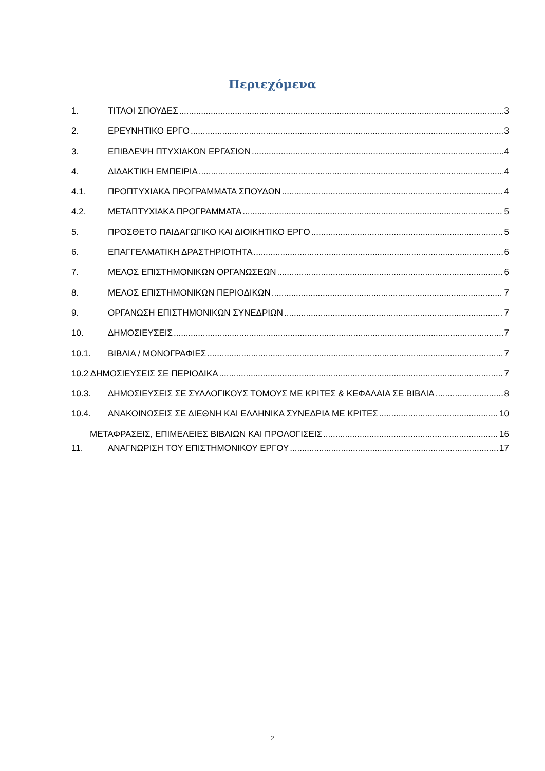Περιεχόμενα
1. ΤΙΤΛΟΙ ΣΠΟΥΔΕΣ 3
2. ΕΡΕΥΝΗΤΙΚΟ ΕΡΓΟ 3
3. ΕΠΙΒΛΕΨΗ ΠΤΥΧΙΑΚΩΝ ΕΡΓΑΣΙΩΝ 4
4. ΔΙΔΑΚΤΙΚΗ ΕΜΠΕΙΡΙΑ 4
4.1. ΠΡΟΠΤΥΧΙΑΚΑ ΠΡΟΓΡΑΜΜΑΤΑ ΣΠΟΥΔΩΝ 4
4.2. ΜΕΤΑΠΤΥΧΙΑΚΑ ΠΡΟΓΡΑΜΜΑΤΑ 5
5. ΠΡΟΣΘΕΤΟ ΠΑΙΔΑΓΩΓΙΚΟ ΚΑΙ ΔΙΟΙΚΗΤΙΚΟ ΕΡΓΟ 5
6. ΕΠΑΓΓΕΛΜΑΤΙΚΗ ΔΡΑΣΤΗΡΙΟΤΗΤΑ 6
7. ΜΕΛΟΣ ΕΠΙΣΤΗΜΟΝΙΚΩΝ ΟΡΓΑΝΩΣΕΩΝ 6
8. ΜΕΛΟΣ ΕΠΙΣΤΗΜΟΝΙΚΩΝ ΠΕΡΙΟΔΙΚΩΝ 7
9. ΟΡΓΑΝΩΣΗ ΕΠΙΣΤΗΜΟΝΙΚΩΝ ΣΥΝΕΔΡΙΩΝ 7
10. ΔΗΜΟΣΙΕΥΣΕΙΣ 7
10.1. ΒΙΒΛΙΑ / ΜΟΝΟΓΡΑΦΙΕΣ 7
10.2 ΔΗΜΟΣΙΕΥΣΕΙΣ ΣΕ ΠΕΡΙΟΔΙΚΑ 7
10.3. ΔΗΜΟΣΙΕΥΣΕΙΣ ΣΕ ΣΥΛΛΟΓΙΚΟΥΣ ΤΟΜΟΥΣ ΜΕ ΚΡΙΤΕΣ & ΚΕΦΑΛΑΙΑ ΣΕ ΒΙΒΛΙΑ 8
10.4. ΑΝΑΚΟΙΝΩΣΕΙΣ ΣΕ ΔΙΕΘΝΗ ΚΑΙ ΕΛΛΗΝΙΚΑ ΣΥΝΕΔΡΙΑ ΜΕ ΚΡΙΤΕΣ 10
ΜΕΤΑΦΡΑΣΕΙΣ, ΕΠΙΜΕΛΕΙΕΣ ΒΙΒΛΙΩΝ ΚΑΙ ΠΡΟΛΟΓΙΣΕΙΣ 16
11. ΑΝΑΓΝΩΡΙΣΗ ΤΟΥ ΕΠΙΣΤΗΜΟΝΙΚΟΥ ΕΡΓΟΥ 17
2